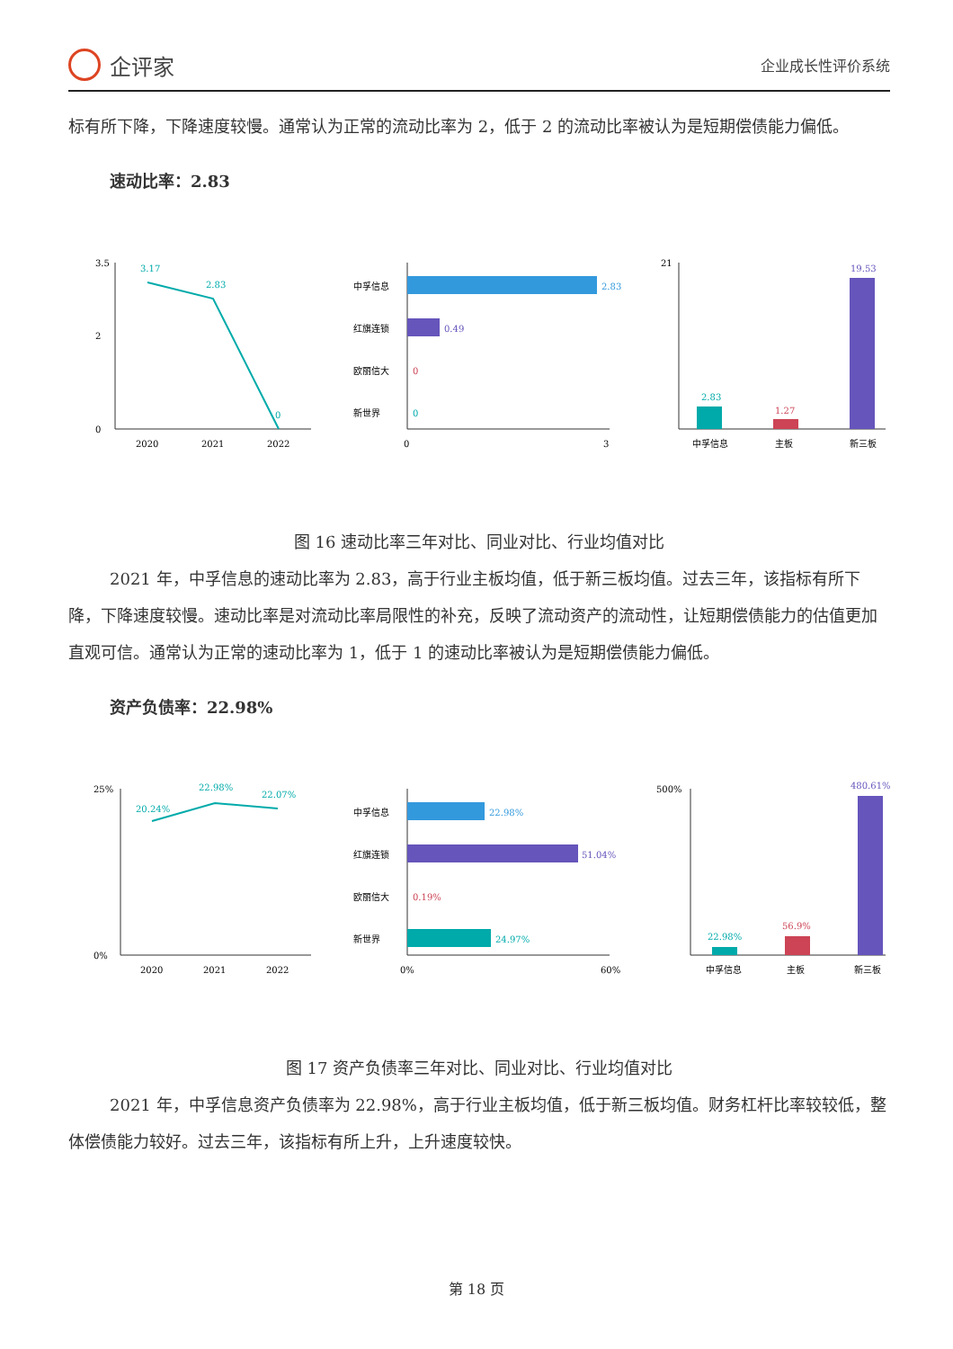企评家
企业成长性评价系统
标有所下降，下降速度较慢。通常认为正常的流动比率为 2，低于 2 的流动比率被认为是短期偿债能力偏低。
速动比率：2.83
3.5
2
0
3.17
2.83
0
2020
2021
2022
中孚信息
2.83
红旗连锁
0.49
欧丽信大
0
新世界
0
0
3
2.83
1.27
19.53
21
中孚信息
主板
新三板
图 16 速动比率三年对比、同业对比、行业均值对比
2021 年，中孚信息的速动比率为 2.83，高于行业主板均值，低于新三板均值。过去三年，该指标有所下降，下降速度较慢。速动比率是对流动比率局限性的补充，反映了流动资产的流动性，让短期偿债能力的估值更加直观可信。通常认为正常的速动比率为 1，低于 1 的速动比率被认为是短期偿债能力偏低。
资产负债率：22.98%
25%
0%
20.24%
22.98%
22.07%
2020
2021
2022
中孚信息
22.98%
红旗连锁
51.04%
欧丽信大
0.19%
新世界
24.97%
0%
60%
22.98%
56.9%
480.61%
500%
中孚信息
主板
新三板
图 17 资产负债率三年对比、同业对比、行业均值对比
2021 年，中孚信息资产负债率为 22.98%，高于行业主板均值，低于新三板均值。财务杠杆比率较较低，整体偿债能力较好。过去三年，该指标有所上升，上升速度较快。
第 18 页